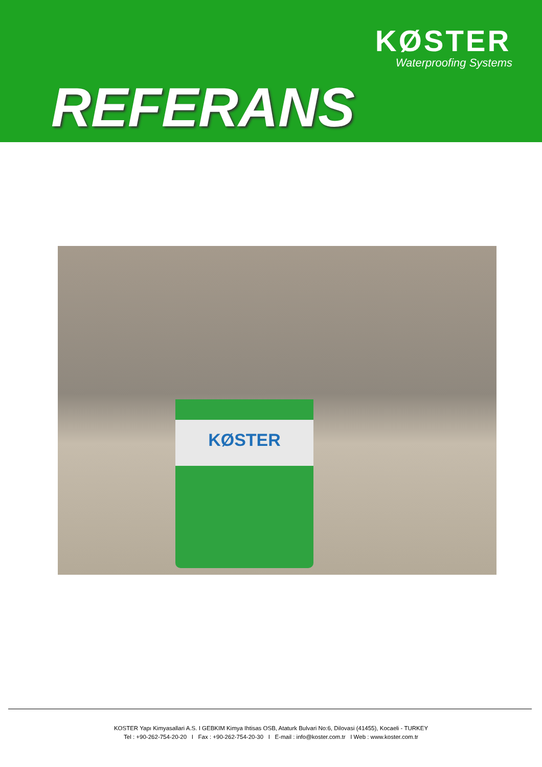KØSTER
Waterproofing Systems
REFERANS
KØSTER
KOSTER Yapı Kimyasallari A.S. I GEBKIM Kimya Ihtisas OSB, Ataturk Bulvari No:6, Dilovasi (41455), Kocaeli - TURKEY
Tel : +90-262-754-20-20 I Fax : +90-262-754-20-30 I E-mail : info@koster.com.tr I Web : www.koster.com.tr